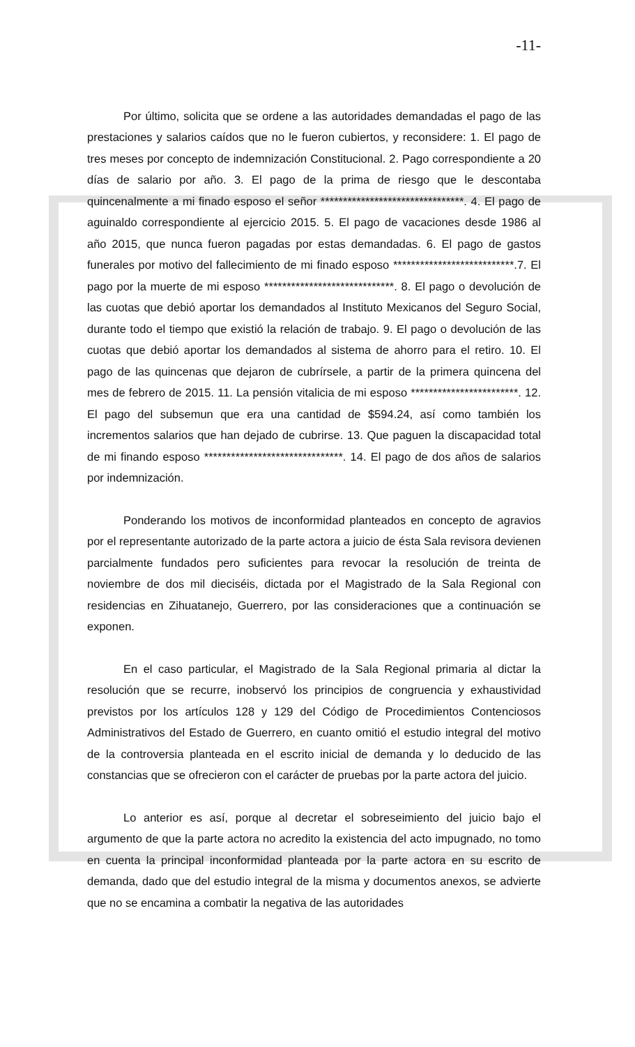-11-
Por último, solicita que se ordene a las autoridades demandadas el pago de las prestaciones y salarios caídos que no le fueron cubiertos, y reconsidere: 1. El pago de tres meses por concepto de indemnización Constitucional. 2. Pago correspondiente a 20 días de salario por año. 3. El pago de la prima de riesgo que le descontaba quincenalmente a mi finado esposo el señor ********************************. 4. El pago de aguinaldo correspondiente al ejercicio 2015. 5. El pago de vacaciones desde 1986 al año 2015, que nunca fueron pagadas por estas demandadas. 6. El pago de gastos funerales por motivo del fallecimiento de mi finado esposo ***************************.7. El pago por la muerte de mi esposo *****************************. 8. El pago o devolución de las cuotas que debió aportar los demandados al Instituto Mexicanos del Seguro Social, durante todo el tiempo que existió la relación de trabajo. 9. El pago o devolución de las cuotas que debió aportar los demandados al sistema de ahorro para el retiro. 10. El pago de las quincenas que dejaron de cubrírsele, a partir de la primera quincena del mes de febrero de 2015. 11. La pensión vitalicia de mi esposo ************************. 12. El pago del subsemun que era una cantidad de $594.24, así como también los incrementos salarios que han dejado de cubrirse. 13. Que paguen la discapacidad total de mi finando esposo *******************************. 14. El pago de dos años de salarios por indemnización.
Ponderando los motivos de inconformidad planteados en concepto de agravios por el representante autorizado de la parte actora a juicio de ésta Sala revisora devienen parcialmente fundados pero suficientes para revocar la resolución de treinta de noviembre de dos mil dieciséis, dictada por el Magistrado de la Sala Regional con residencias en Zihuatanejo, Guerrero, por las consideraciones que a continuación se exponen.
En el caso particular, el Magistrado de la Sala Regional primaria al dictar la resolución que se recurre, inobservó los principios de congruencia y exhaustividad previstos por los artículos 128 y 129 del Código de Procedimientos Contenciosos Administrativos del Estado de Guerrero, en cuanto omitió el estudio integral del motivo de la controversia planteada en el escrito inicial de demanda y lo deducido de las constancias que se ofrecieron con el carácter de pruebas por la parte actora del juicio.
Lo anterior es así, porque al decretar el sobreseimiento del juicio bajo el argumento de que la parte actora no acredito la existencia del acto impugnado, no tomo en cuenta la principal inconformidad planteada por la parte actora en su escrito de demanda, dado que del estudio integral de la misma y documentos anexos, se advierte que no se encamina a combatir la negativa de las autoridades